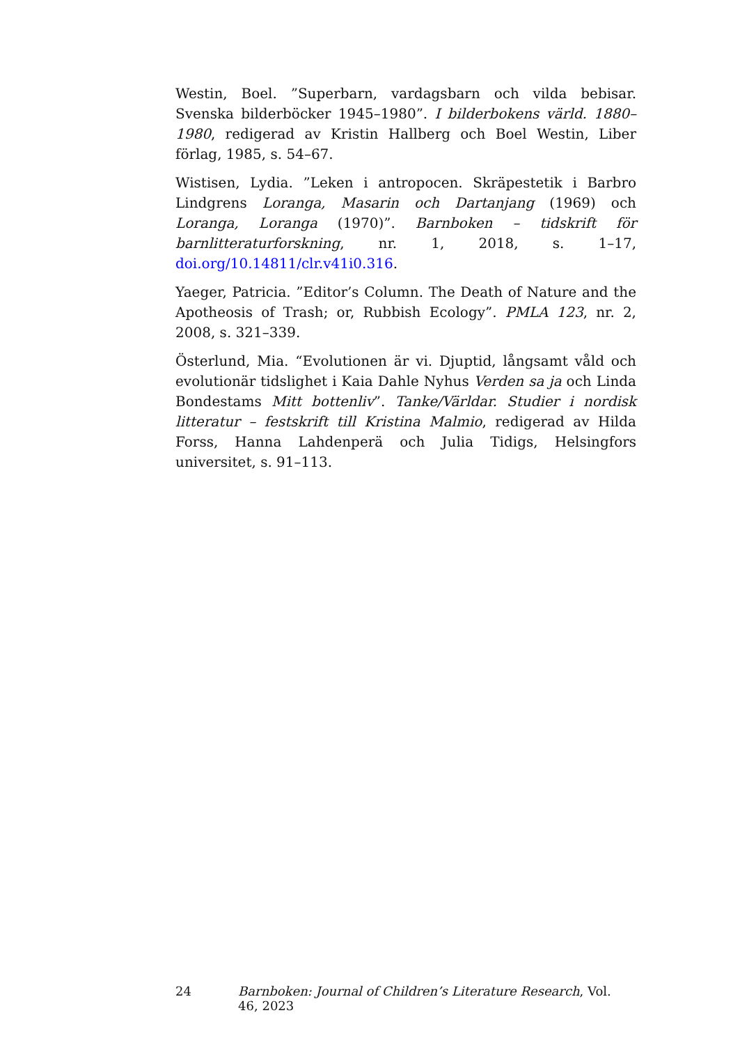Westin, Boel. ”Superbarn, vardagsbarn och vilda bebisar. Svenska bilderböcker 1945–1980”. I bilderbokens värld. 1880–1980, redigerad av Kristin Hallberg och Boel Westin, Liber förlag, 1985, s. 54–67.
Wistisen, Lydia. ”Leken i antropocen. Skräpestetik i Barbro Lindgrens Loranga, Masarin och Dartanjang (1969) och Loranga, Loranga (1970)”. Barnboken – tidskrift för barnlitteraturforskning, nr. 1, 2018, s. 1–17, doi.org/10.14811/clr.v41i0.316.
Yaeger, Patricia. ”Editor’s Column. The Death of Nature and the Apotheosis of Trash; or, Rubbish Ecology”. PMLA 123, nr. 2, 2008, s. 321–339.
Österlund, Mia. “Evolutionen är vi. Djuptid, långsamt våld och evolutionär tidslighet i Kaia Dahle Nyhus Verden sa ja och Linda Bondestams Mitt bottenliv”. Tanke/Världar. Studier i nordisk litteratur – festskrift till Kristina Malmio, redigerad av Hilda Forss, Hanna Lahdenperä och Julia Tidigs, Helsingfors universitet, s. 91–113.
24 Barnboken: Journal of Children’s Literature Research, Vol. 46, 2023